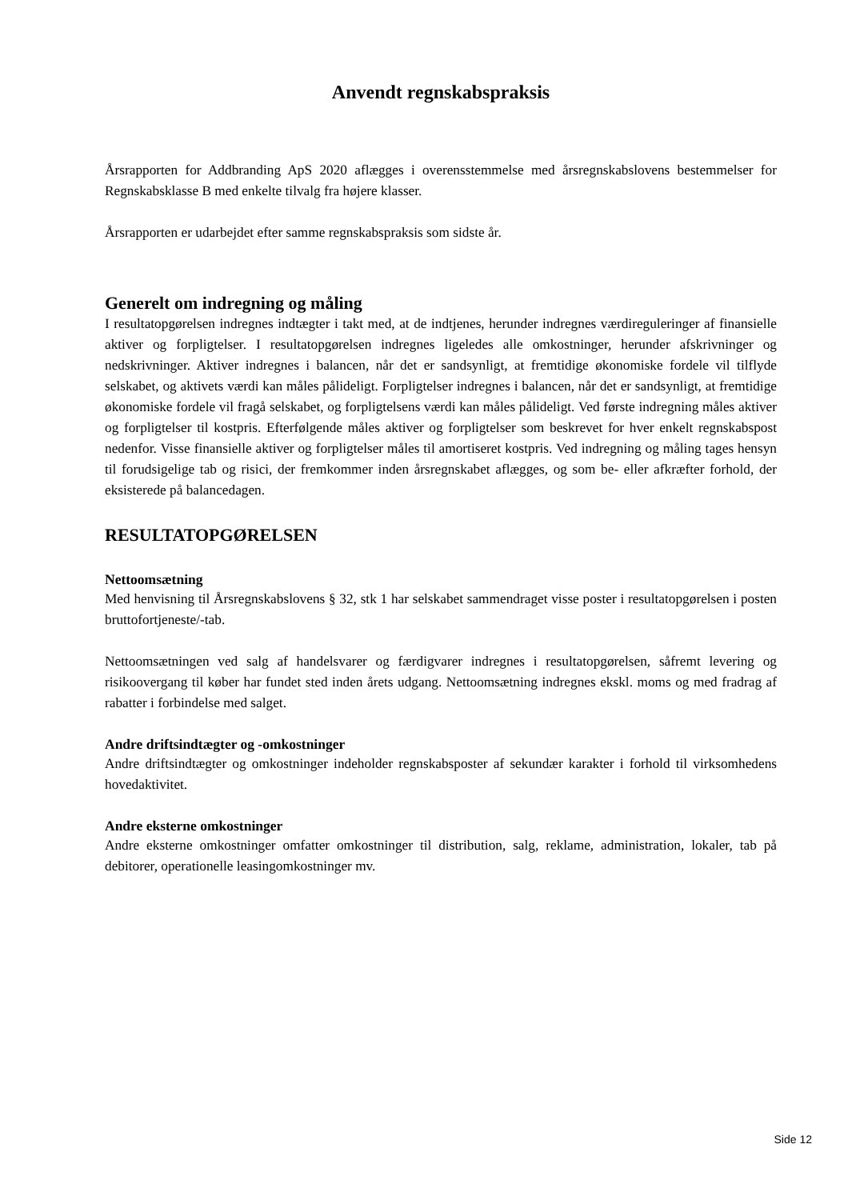Anvendt regnskabspraksis
Årsrapporten for Addbranding ApS 2020 aflægges i overensstemmelse med årsregnskabslovens bestemmelser for Regnskabsklasse B med enkelte tilvalg fra højere klasser.
Årsrapporten er udarbejdet efter samme regnskabspraksis som sidste år.
Generelt om indregning og måling
I resultatopgørelsen indregnes indtægter i takt med, at de indtjenes, herunder indregnes værdireguleringer af finansielle aktiver og forpligtelser. I resultatopgørelsen indregnes ligeledes alle omkostninger, herunder afskrivninger og nedskrivninger. Aktiver indregnes i balancen, når det er sandsynligt, at fremtidige økonomiske fordele vil tilflyde selskabet, og aktivets værdi kan måles pålideligt. Forpligtelser indregnes i balancen, når det er sandsynligt, at fremtidige økonomiske fordele vil fragå selskabet, og forpligtelsens værdi kan måles pålideligt. Ved første indregning måles aktiver og forpligtelser til kostpris. Efterfølgende måles aktiver og forpligtelser som beskrevet for hver enkelt regnskabspost nedenfor. Visse finansielle aktiver og forpligtelser måles til amortiseret kostpris. Ved indregning og måling tages hensyn til forudsigelige tab og risici, der fremkommer inden årsregnskabet aflægges, og som be- eller afkræfter forhold, der eksisterede på balancedagen.
RESULTATOPGØRELSEN
Nettoomsætning
Med henvisning til Årsregnskabslovens § 32, stk 1 har selskabet sammendraget visse poster i resultatopgørelsen i posten bruttofortjeneste/-tab.
Nettoomsætningen ved salg af handelsvarer og færdigvarer indregnes i resultatopgørelsen, såfremt levering og risikoovergang til køber har fundet sted inden årets udgang. Nettoomsætning indregnes ekskl. moms og med fradrag af rabatter i forbindelse med salget.
Andre driftsindtægter og -omkostninger
Andre driftsindtægter og omkostninger indeholder regnskabsposter af sekundær karakter i forhold til virksomhedens hovedaktivitet.
Andre eksterne omkostninger
Andre eksterne omkostninger omfatter omkostninger til distribution, salg, reklame, administration, lokaler, tab på debitorer, operationelle leasingomkostninger mv.
Side 12